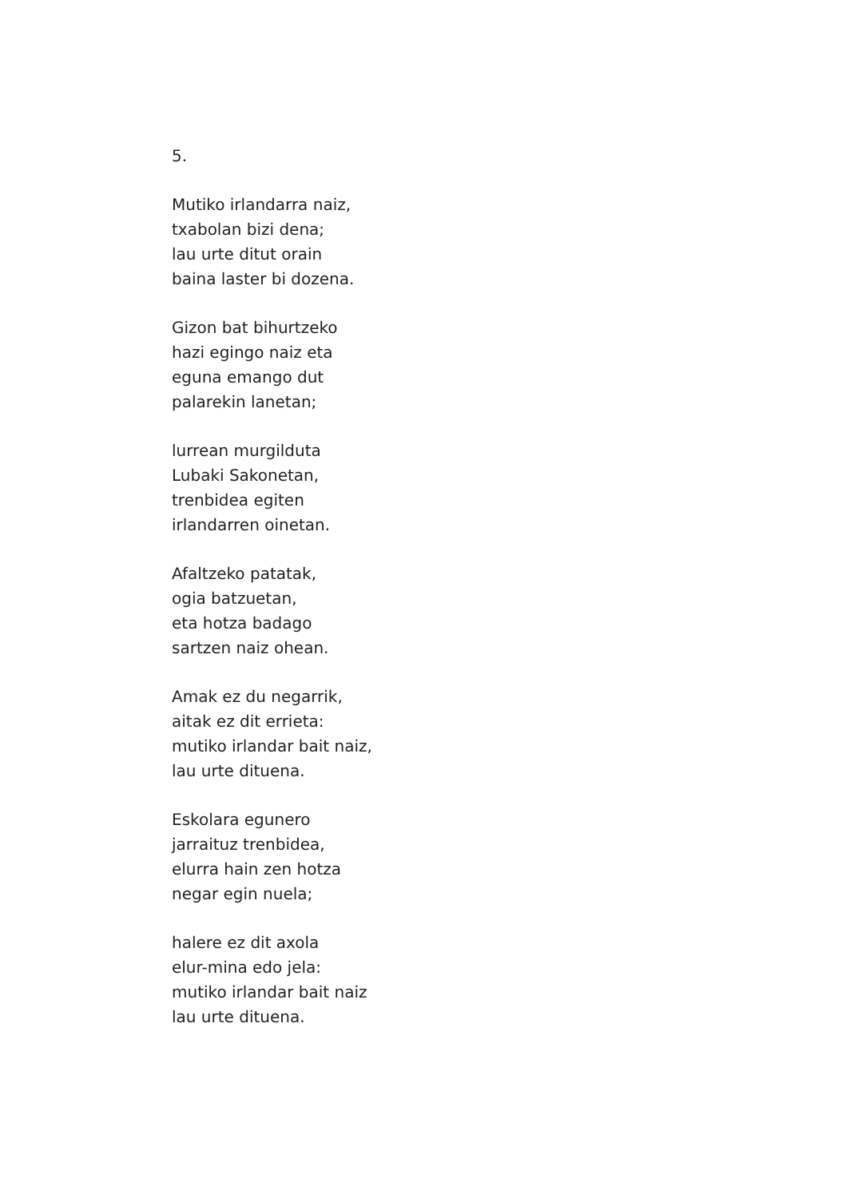5.
Mutiko irlandarra naiz,
txabolan bizi dena;
lau urte ditut orain
baina laster bi dozena.
Gizon bat bihurtzeko
hazi egingo naiz eta
eguna emango dut
palarekin lanetan;
lurrean murgilduta
Lubaki Sakonetan,
trenbidea egiten
irlandarren oinetan.
Afaltzeko patatak,
ogia batzuetan,
eta hotza badago
sartzen naiz ohean.
Amak ez du negarrik,
aitak ez dit errieta:
mutiko irlandar bait naiz,
lau urte dituena.
Eskolara egunero
jarraituz trenbidea,
elurra hain zen hotza
negar egin nuela;
halere ez dit axola
elur-mina edo jela:
mutiko irlandar bait naiz
lau urte dituena.